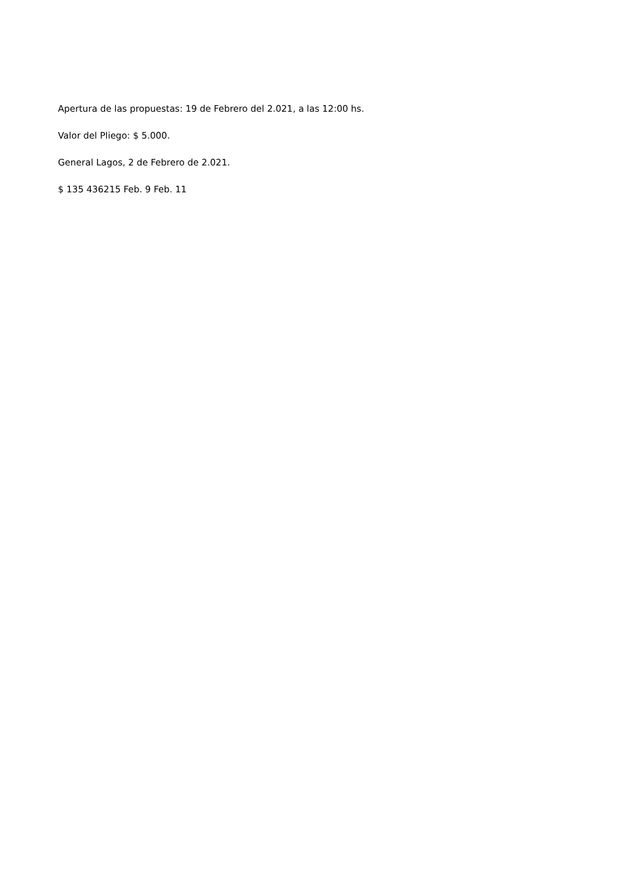Apertura de las propuestas: 19 de Febrero del 2.021, a las 12:00 hs.
Valor del Pliego: $ 5.000.
General Lagos, 2 de Febrero de 2.021.
$ 135 436215 Feb. 9 Feb. 11